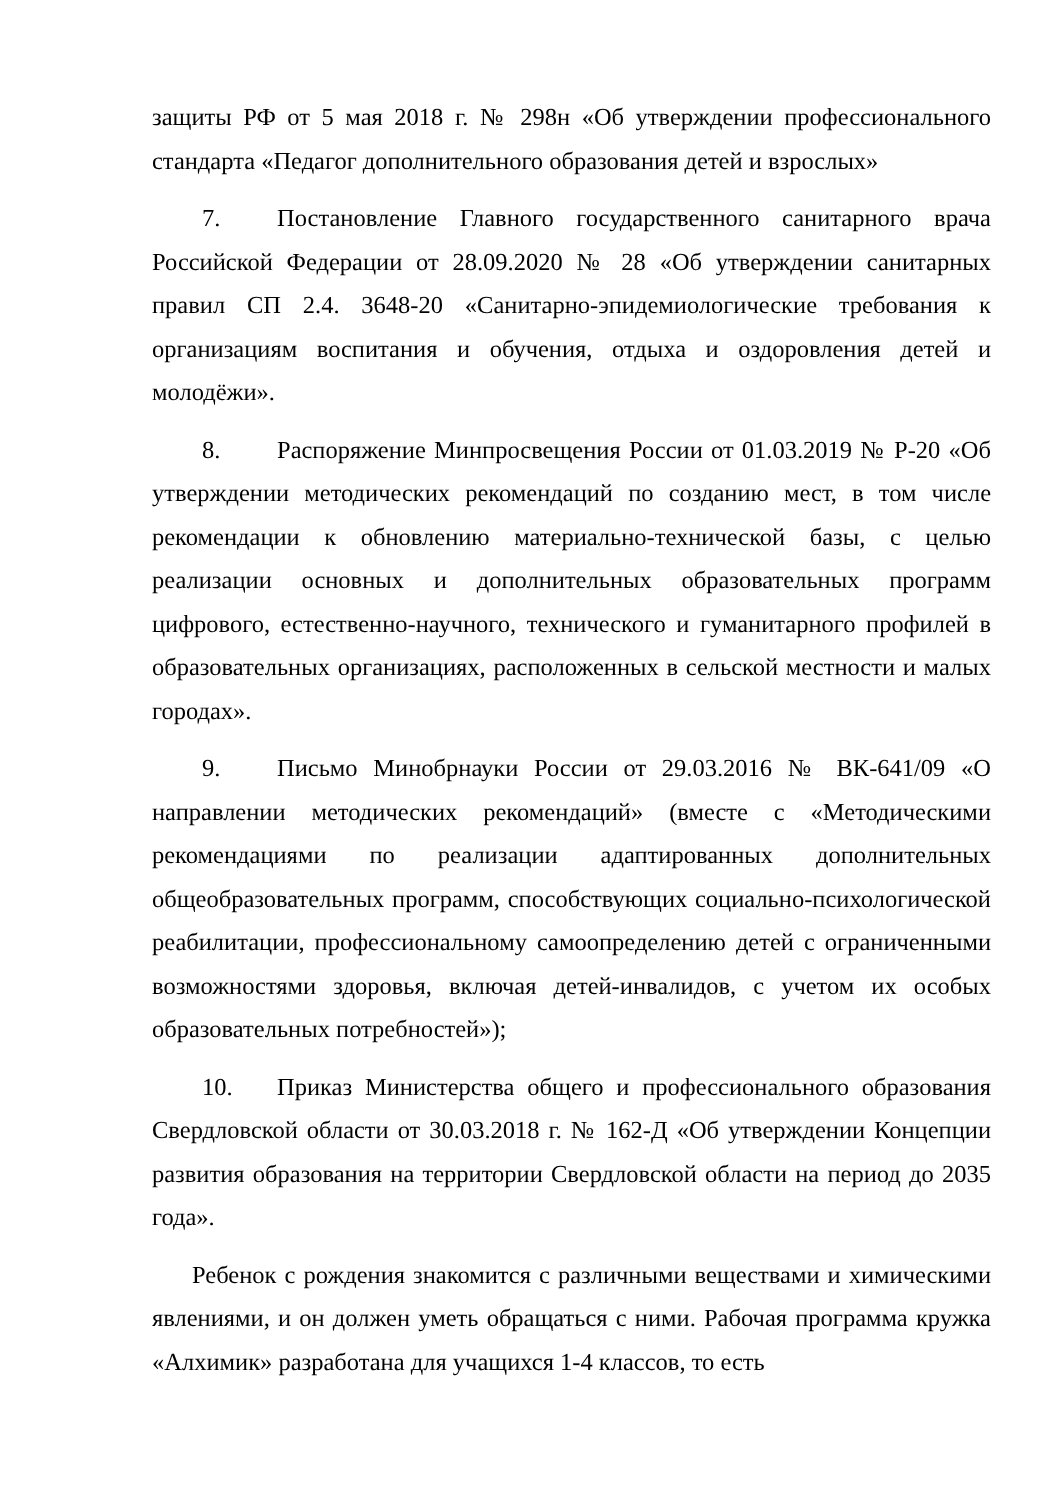защиты РФ от 5 мая 2018 г. № 298н «Об утверждении профессионального стандарта «Педагог дополнительного образования детей и взрослых»
7. Постановление Главного государственного санитарного врача Российской Федерации от 28.09.2020 № 28 «Об утверждении санитарных правил СП 2.4. 3648-20 «Санитарно-эпидемиологические требования к организациям воспитания и обучения, отдыха и оздоровления детей и молодёжи».
8. Распоряжение Минпросвещения России от 01.03.2019 № Р-20 «Об утверждении методических рекомендаций по созданию мест, в том числе рекомендации к обновлению материально-технической базы, с целью реализации основных и дополнительных образовательных программ цифрового, естественно-научного, технического и гуманитарного профилей в образовательных организациях, расположенных в сельской местности и малых городах».
9. Письмо Минобрнауки России от 29.03.2016 № ВК-641/09 «О направлении методических рекомендаций» (вместе с «Методическими рекомендациями по реализации адаптированных дополнительных общеобразовательных программ, способствующих социально-психологической реабилитации, профессиональному самоопределению детей с ограниченными возможностями здоровья, включая детей-инвалидов, с учетом их особых образовательных потребностей»);
10. Приказ Министерства общего и профессионального образования Свердловской области от 30.03.2018 г. № 162-Д «Об утверждении Концепции развития образования на территории Свердловской области на период до 2035 года».
Ребенок с рождения знакомится с различными веществами и химическими явлениями, и он должен уметь обращаться с ними. Рабочая программа кружка «Алхимик» разработана для учащихся 1-4 классов, то есть